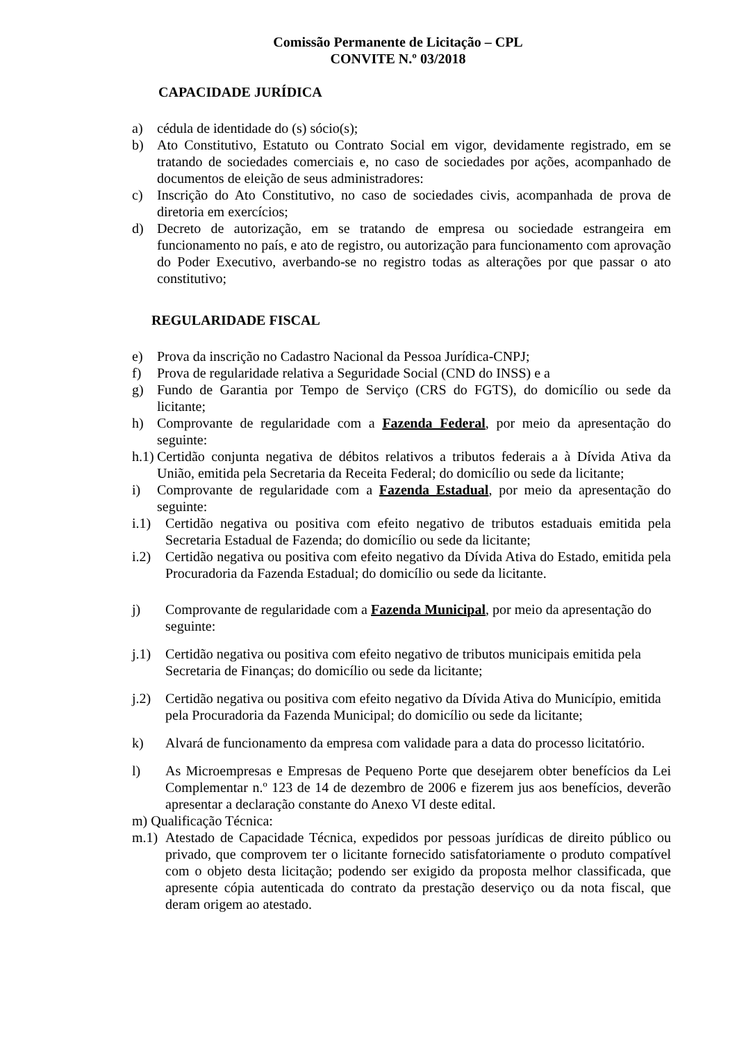Comissão Permanente de Licitação – CPL
CONVITE N.º 03/2018
CAPACIDADE JURÍDICA
a) cédula de identidade do (s) sócio(s);
b) Ato Constitutivo, Estatuto ou Contrato Social em vigor, devidamente registrado, em se tratando de sociedades comerciais e, no caso de sociedades por ações, acompanhado de documentos de eleição de seus administradores:
c) Inscrição do Ato Constitutivo, no caso de sociedades civis, acompanhada de prova de diretoria em exercícios;
d) Decreto de autorização, em se tratando de empresa ou sociedade estrangeira em funcionamento no país, e ato de registro, ou autorização para funcionamento com aprovação do Poder Executivo, averbando-se no registro todas as alterações por que passar o ato constitutivo;
REGULARIDADE FISCAL
e) Prova da inscrição no Cadastro Nacional da Pessoa Jurídica-CNPJ;
f) Prova de regularidade relativa a Seguridade Social (CND do INSS) e a
g) Fundo de Garantia por Tempo de Serviço (CRS do FGTS), do domicílio ou sede da licitante;
h) Comprovante de regularidade com a Fazenda Federal, por meio da apresentação do seguinte:
h.1) Certidão conjunta negativa de débitos relativos a tributos federais a à Dívida Ativa da União, emitida pela Secretaria da Receita Federal; do domicílio ou sede da licitante;
i) Comprovante de regularidade com a Fazenda Estadual, por meio da apresentação do seguinte:
i.1) Certidão negativa ou positiva com efeito negativo de tributos estaduais emitida pela Secretaria Estadual de Fazenda; do domicílio ou sede da licitante;
i.2) Certidão negativa ou positiva com efeito negativo da Dívida Ativa do Estado, emitida pela Procuradoria da Fazenda Estadual; do domicílio ou sede da licitante.
j) Comprovante de regularidade com a Fazenda Municipal, por meio da apresentação do seguinte:
j.1) Certidão negativa ou positiva com efeito negativo de tributos municipais emitida pela Secretaria de Finanças; do domicílio ou sede da licitante;
j.2) Certidão negativa ou positiva com efeito negativo da Dívida Ativa do Município, emitida pela Procuradoria da Fazenda Municipal; do domicílio ou sede da licitante;
k) Alvará de funcionamento da empresa com validade para a data do processo licitatório.
l) As Microempresas e Empresas de Pequeno Porte que desejarem obter benefícios da Lei Complementar n.º 123 de 14 de dezembro de 2006 e fizerem jus aos benefícios, deverão apresentar a declaração constante do Anexo VI deste edital.
m) Qualificação Técnica:
m.1) Atestado de Capacidade Técnica, expedidos por pessoas jurídicas de direito público ou privado, que comprovem ter o licitante fornecido satisfatoriamente o produto compatível com o objeto desta licitação; podendo ser exigido da proposta melhor classificada, que apresente cópia autenticada do contrato da prestação deserviço ou da nota fiscal, que deram origem ao atestado.